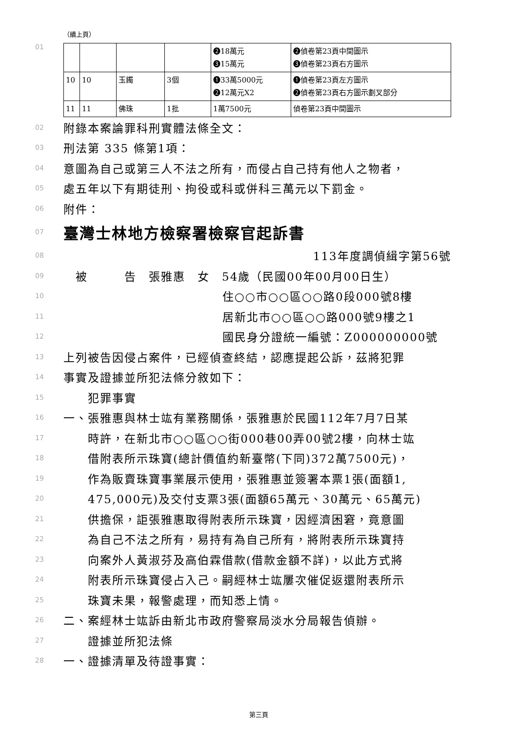（續上頁）
01
| | | | | ❷18萬元 ❸15萬元 | ❷偵卷第23頁中間圖示 ❸偵卷第23頁右方圖示 |
| 10 | 10 | 玉鐲 | 3個 | ❶33萬5000元 ❷12萬元X2 | ❶偵卷第23頁左方圖示 ❷偵卷第23頁右方圖示劃叉部分 |
| 11 | 11 | 佛珠 | 1批 | 1萬7500元 | 偵卷第23頁中間圖示 |
02 附錄本案論罪科刑實體法條全文：
03 刑法第 335 條第1項：
04 意圖為自己或第三人不法之所有，而侵占自己持有他人之物者，
05 處五年以下有期徒刑、拘役或科或併科三萬元以下罰金。
06 附件：
07 臺灣士林地方檢察署檢察官起訴書
08 113年度調偵緝字第56號
09　被　　　告　張雅惠　女　54歲（民國00年00月00日生）
10 住○○市○○區○○路0段000號8樓
11 居新北市○○區○○路000號9樓之1
12 國民身分證統一編號：Z000000000號
13 上列被告因侵占案件，已經偵查終結，認應提起公訴，茲將犯罪
14 事實及證據並所犯法條分敘如下：
15　　犯罪事實
16 一、張雅惠與林士竑有業務關係，張雅惠於民國112年7月7日某
17　　時許，在新北市○○區○○街000巷00弄00號2樓，向林士竑
18　　借附表所示珠寶(總計價值約新臺幣(下同)372萬7500元)，
19　　作為販賣珠寶事業展示使用，張雅惠並簽署本票1張(面額1,
20　　475,000元)及交付支票3張(面額65萬元、30萬元、65萬元)
21　　供擔保，詎張雅惠取得附表所示珠寶，因經濟困窘，竟意圖
22　　為自己不法之所有，易持有為自己所有，將附表所示珠寶持
23　　向案外人黃淑芬及高伯霖借款(借款金額不詳)，以此方式將
24　　附表所示珠寶侵占入己。嗣經林士竑屢次催促返還附表所示
25　　珠寶未果，報警處理，而知悉上情。
26 二、案經林士竑訴由新北市政府警察局淡水分局報告偵辦。
27　　證據並所犯法條
28 一、證據清單及待證事實：
第三頁